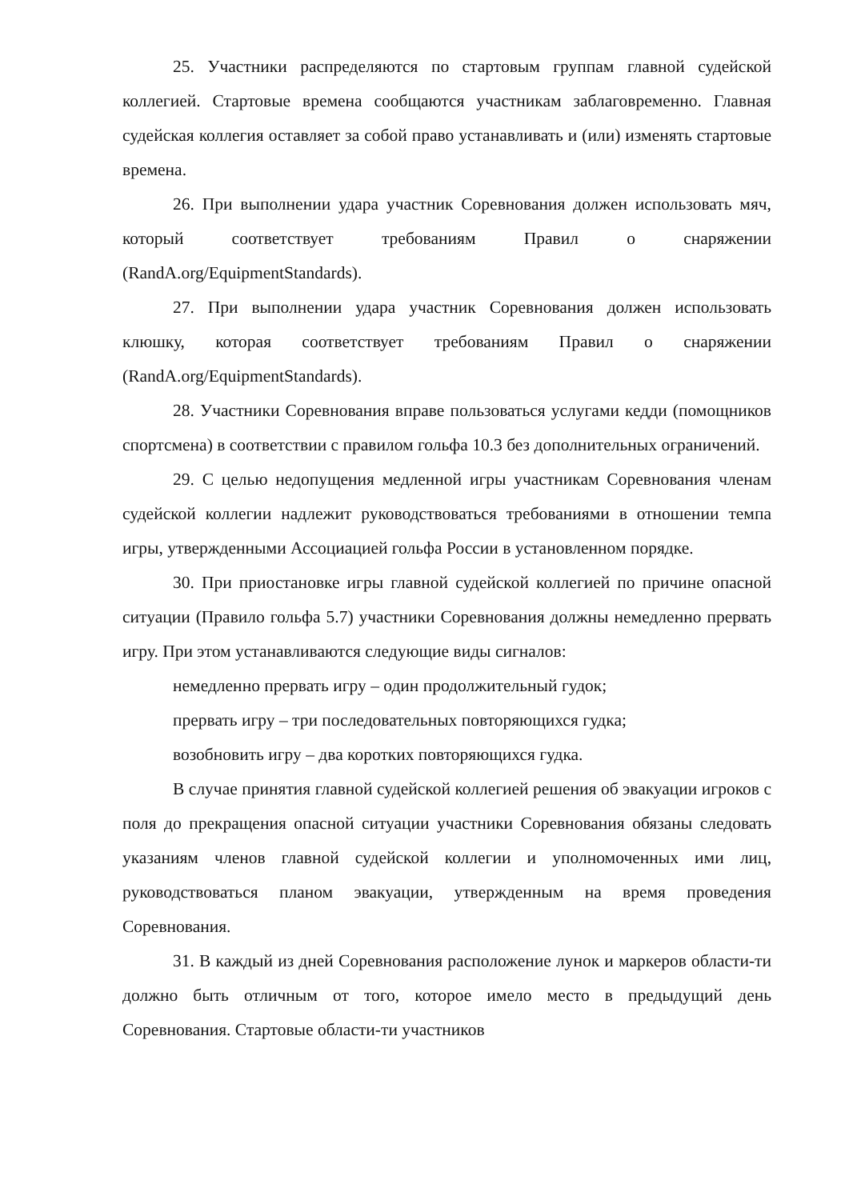25. Участники распределяются по стартовым группам главной судейской коллегией. Стартовые времена сообщаются участникам заблаговременно. Главная судейская коллегия оставляет за собой право устанавливать и (или) изменять стартовые времена.
26. При выполнении удара участник Соревнования должен использовать мяч, который соответствует требованиям Правил о снаряжении (RandA.org/EquipmentStandards).
27. При выполнении удара участник Соревнования должен использовать клюшку, которая соответствует требованиям Правил о снаряжении (RandA.org/EquipmentStandards).
28. Участники Соревнования вправе пользоваться услугами кедди (помощников спортсмена) в соответствии с правилом гольфа 10.3 без дополнительных ограничений.
29. С целью недопущения медленной игры участникам Соревнования членам судейской коллегии надлежит руководствоваться требованиями в отношении темпа игры, утвержденными Ассоциацией гольфа России в установленном порядке.
30. При приостановке игры главной судейской коллегией по причине опасной ситуации (Правило гольфа 5.7) участники Соревнования должны немедленно прервать игру. При этом устанавливаются следующие виды сигналов:
немедленно прервать игру – один продолжительный гудок;
прервать игру – три последовательных повторяющихся гудка;
возобновить игру – два коротких повторяющихся гудка.
В случае принятия главной судейской коллегией решения об эвакуации игроков с поля до прекращения опасной ситуации участники Соревнования обязаны следовать указаниям членов главной судейской коллегии и уполномоченных ими лиц, руководствоваться планом эвакуации, утвержденным на время проведения Соревнования.
31. В каждый из дней Соревнования расположение лунок и маркеров области-ти должно быть отличным от того, которое имело место в предыдущий день Соревнования. Стартовые области-ти участников